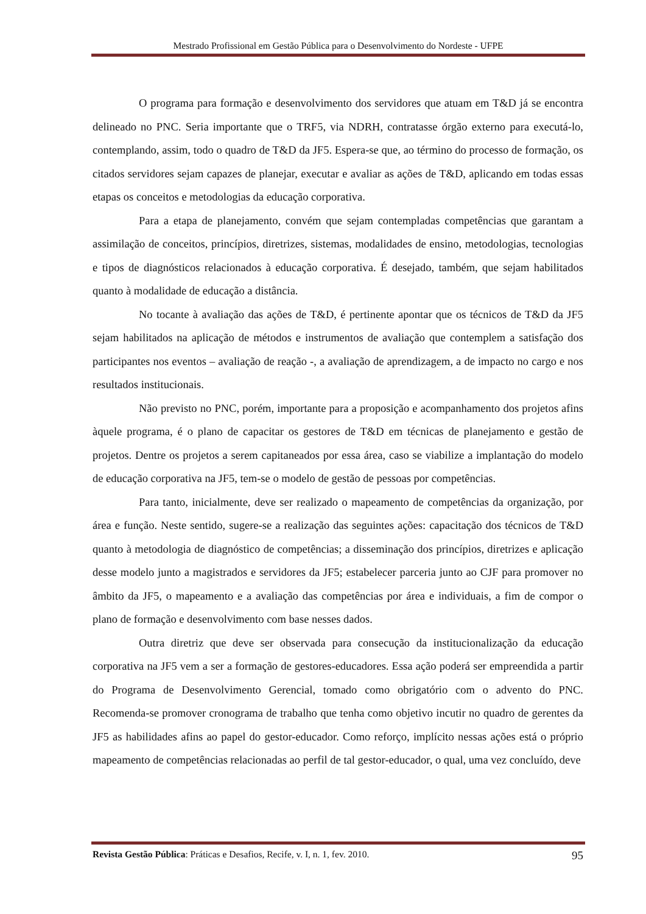Mestrado Profissional em Gestão Pública para o Desenvolvimento do Nordeste - UFPE
O programa para formação e desenvolvimento dos servidores que atuam em T&D já se encontra delineado no PNC. Seria importante que o TRF5, via NDRH, contratasse órgão externo para executá-lo, contemplando, assim, todo o quadro de T&D da JF5. Espera-se que, ao término do processo de formação, os citados servidores sejam capazes de planejar, executar e avaliar as ações de T&D, aplicando em todas essas etapas os conceitos e metodologias da educação corporativa.
Para a etapa de planejamento, convém que sejam contempladas competências que garantam a assimilação de conceitos, princípios, diretrizes, sistemas, modalidades de ensino, metodologias, tecnologias e tipos de diagnósticos relacionados à educação corporativa. É desejado, também, que sejam habilitados quanto à modalidade de educação a distância.
No tocante à avaliação das ações de T&D, é pertinente apontar que os técnicos de T&D da JF5 sejam habilitados na aplicação de métodos e instrumentos de avaliação que contemplem a satisfação dos participantes nos eventos – avaliação de reação -, a avaliação de aprendizagem, a de impacto no cargo e nos resultados institucionais.
Não previsto no PNC, porém, importante para a proposição e acompanhamento dos projetos afins àquele programa, é o plano de capacitar os gestores de T&D em técnicas de planejamento e gestão de projetos. Dentre os projetos a serem capitaneados por essa área, caso se viabilize a implantação do modelo de educação corporativa na JF5, tem-se o modelo de gestão de pessoas por competências.
Para tanto, inicialmente, deve ser realizado o mapeamento de competências da organização, por área e função. Neste sentido, sugere-se a realização das seguintes ações: capacitação dos técnicos de T&D quanto à metodologia de diagnóstico de competências; a disseminação dos princípios, diretrizes e aplicação desse modelo junto a magistrados e servidores da JF5; estabelecer parceria junto ao CJF para promover no âmbito da JF5, o mapeamento e a avaliação das competências por área e individuais, a fim de compor o plano de formação e desenvolvimento com base nesses dados.
Outra diretriz que deve ser observada para consecução da institucionalização da educação corporativa na JF5 vem a ser a formação de gestores-educadores. Essa ação poderá ser empreendida a partir do Programa de Desenvolvimento Gerencial, tomado como obrigatório com o advento do PNC. Recomenda-se promover cronograma de trabalho que tenha como objetivo incutir no quadro de gerentes da JF5 as habilidades afins ao papel do gestor-educador. Como reforço, implícito nessas ações está o próprio mapeamento de competências relacionadas ao perfil de tal gestor-educador, o qual, uma vez concluído, deve
Revista Gestão Pública: Práticas e Desafios, Recife, v. I, n. 1, fev. 2010. 95